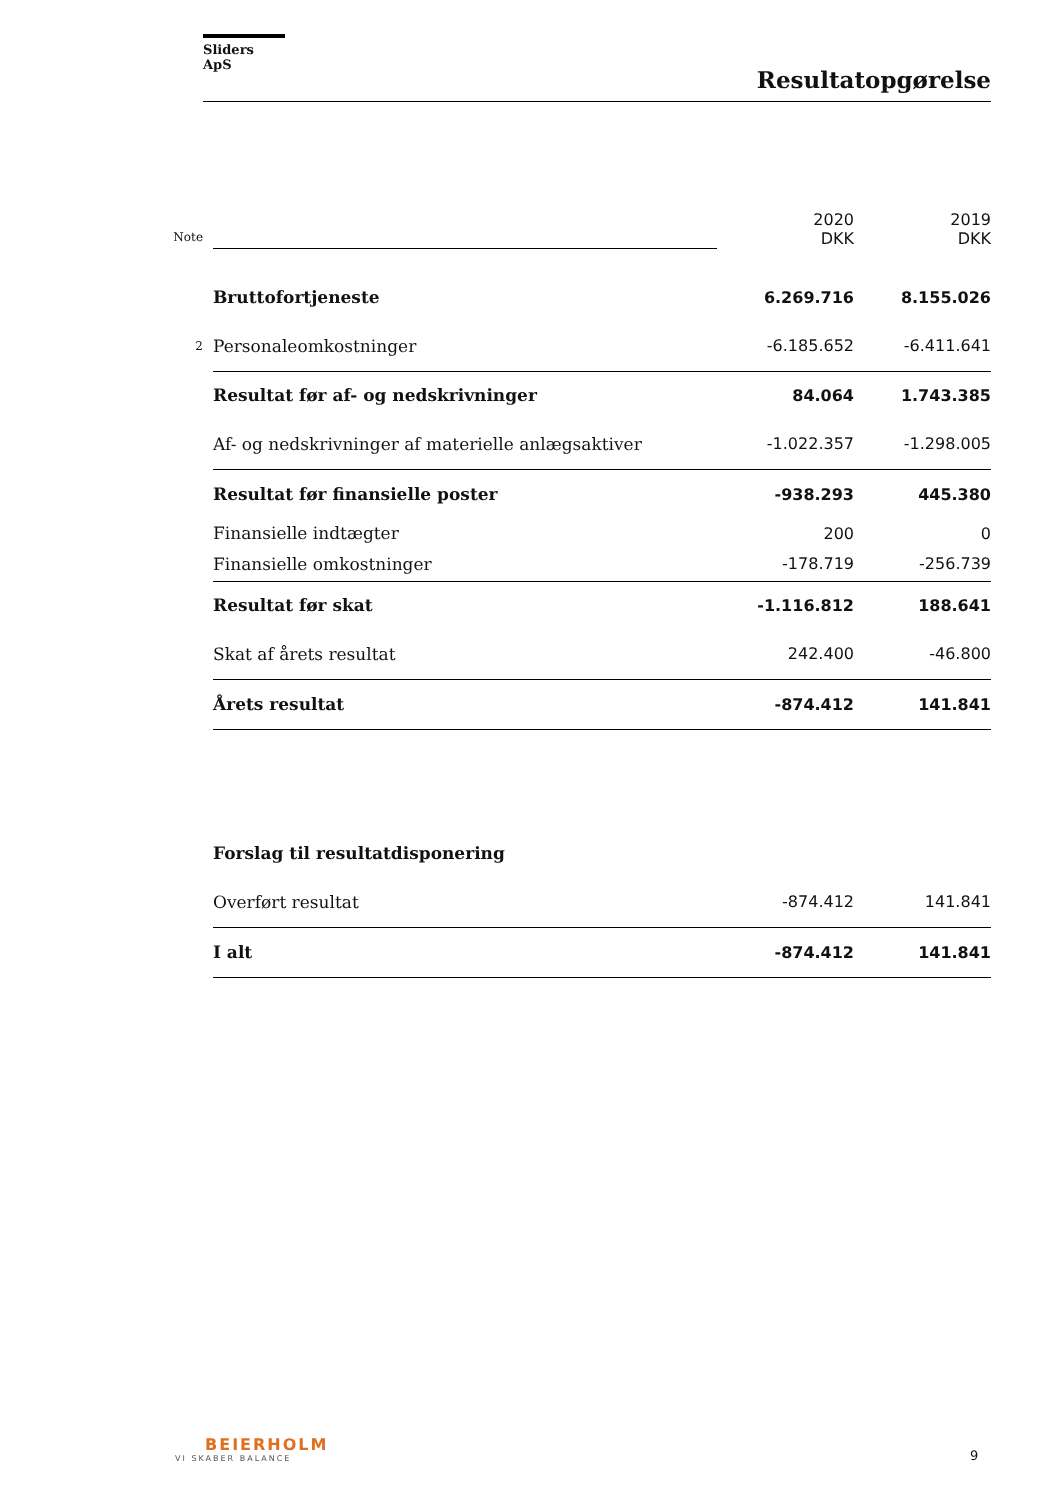Sliders ApS
Resultatopgørelse
| Note | | 2020 DKK | 2019 DKK |
| | Bruttofortjeneste | 6.269.716 | 8.155.026 |
| 2 | Personaleomkostninger | -6.185.652 | -6.411.641 |
| | Resultat før af- og nedskrivninger | 84.064 | 1.743.385 |
| | Af- og nedskrivninger af materielle anlægsaktiver | -1.022.357 | -1.298.005 |
| | Resultat før finansielle poster | -938.293 | 445.380 |
| | Finansielle indtægter | 200 | 0 |
| | Finansielle omkostninger | -178.719 | -256.739 |
| | Resultat før skat | -1.116.812 | 188.641 |
| | Skat af årets resultat | 242.400 | -46.800 |
| | Årets resultat | -874.412 | 141.841 |
| | Forslag til resultatdisponering | | |
| | Overført resultat | -874.412 | 141.841 |
| | I alt | -874.412 | 141.841 |
BEIERHOLM
VI SKABER BALANCE
9